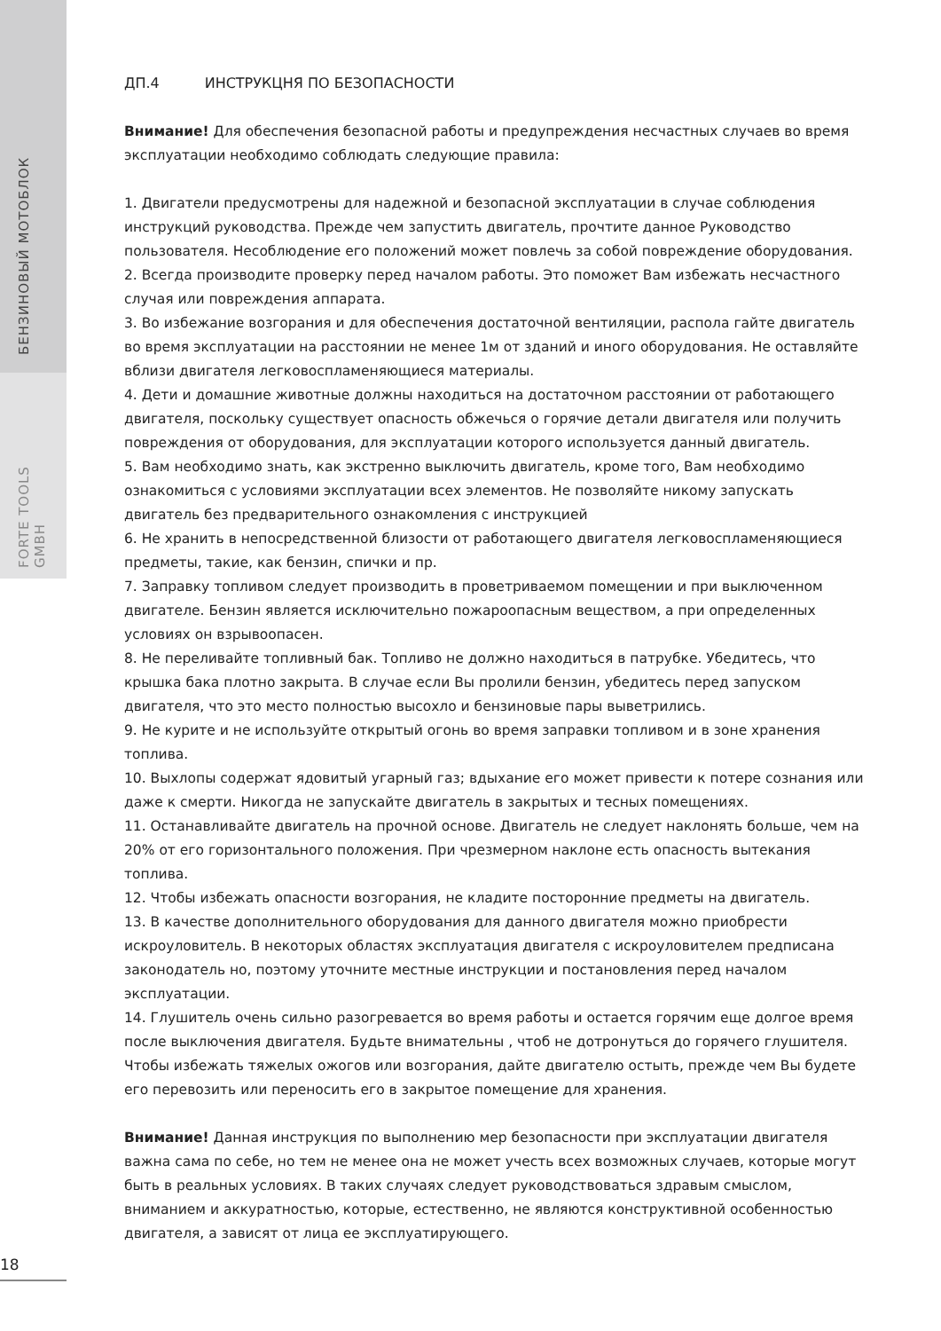БЕНЗИНОВЫЙ МОТОБЛОК
FORTE TOOLS GMBH
ДП.4 ИНСТРУКЦНЯ ПО БЕЗОПАСНОСТИ
Внимание! Для обеспечения безопасной работы и предупреждения несчастных случаев во время эксплуатации необходимо соблюдать следующие правила:
1. Двигатели предусмотрены для надежной и безопасной эксплуатации в случае соблюдения инструкций руководства. Прежде чем запустить двигатель, прочтите данное Руководство пользователя. Несоблюдение его положений может повлечь за собой повреждение оборудования.
2. Всегда производите проверку перед началом работы. Это поможет Вам избежать несчастного случая или повреждения аппарата.
3. Во избежание возгорания и для обеспечения достаточной вентиляции, распола гайте двигатель во время эксплуатации на расстоянии не менее 1м от зданий и иного оборудования. Не оставляйте вблизи двигателя легковоспламеняющиеся материалы.
4. Дети и домашние животные должны находиться на достаточном расстоянии от работающего двигателя, поскольку существует опасность обжечься о горячие детали двигателя или получить повреждения от оборудования, для эксплуатации которого используется данный двигатель.
5. Вам необходимо знать, как экстренно выключить двигатель, кроме того, Вам необходимо ознакомиться с условиями эксплуатации всех элементов. Не позволяйте никому запускать двигатель без предварительного ознакомления с инструкцией
6. Не хранить в непосредственной близости от работающего двигателя легковоспламеняющиеся предметы, такие, как бензин, спички и пр.
7. Заправку топливом следует производить в проветриваемом помещении и при выключенном двигателе. Бензин является исключительно пожароопасным веществом, а при определенных условиях он взрывоопасен.
8. Не переливайте топливный бак. Топливо не должно находиться в патрубке. Убедитесь, что крышка бака плотно закрыта. В случае если Вы пролили бензин, убедитесь перед запуском двигателя, что это место полностью высохло и бензиновые пары выветрились.
9. Не курите и не используйте открытый огонь во время заправки топливом и в зоне хранения топлива.
10. Выхлопы содержат ядовитый угарный газ; вдыхание его может привести к потере сознания или даже к смерти. Никогда не запускайте двигатель в закрытых и тесных помещениях.
11. Останавливайте двигатель на прочной основе. Двигатель не следует наклонять больше, чем на 20% от его горизонтального положения. При чрезмерном наклоне есть опасность вытекания топлива.
12. Чтобы избежать опасности возгорания, не кладите посторонние предметы на двигатель.
13. В качестве дополнительного оборудования для данного двигателя можно приобрести искроуловитель. В некоторых областях эксплуатация двигателя с искроуловителем предписана законодатель но, поэтому уточните местные инструкции и постановления перед началом эксплуатации.
14. Глушитель очень сильно разогревается во время работы и остается горячим еще долгое время после выключения двигателя. Будьте внимательны , чтоб не дотронуться до горячего глушителя. Чтобы избежать тяжелых ожогов или возгорания, дайте двигателю остыть, прежде чем Вы будете его перевозить или переносить его в закрытое помещение для хранения.
Внимание! Данная инструкция по выполнению мер безопасности при эксплуатации двигателя важна сама по себе, но тем не менее она не может учесть всех возможных случаев, которые могут быть в реальных условиях. В таких случаях следует руководствоваться здравым смыслом, вниманием и аккуратностью, которые, естественно, не являются конструктивной особенностью двигателя, а зависят от лица ее эксплуатирующего.
18